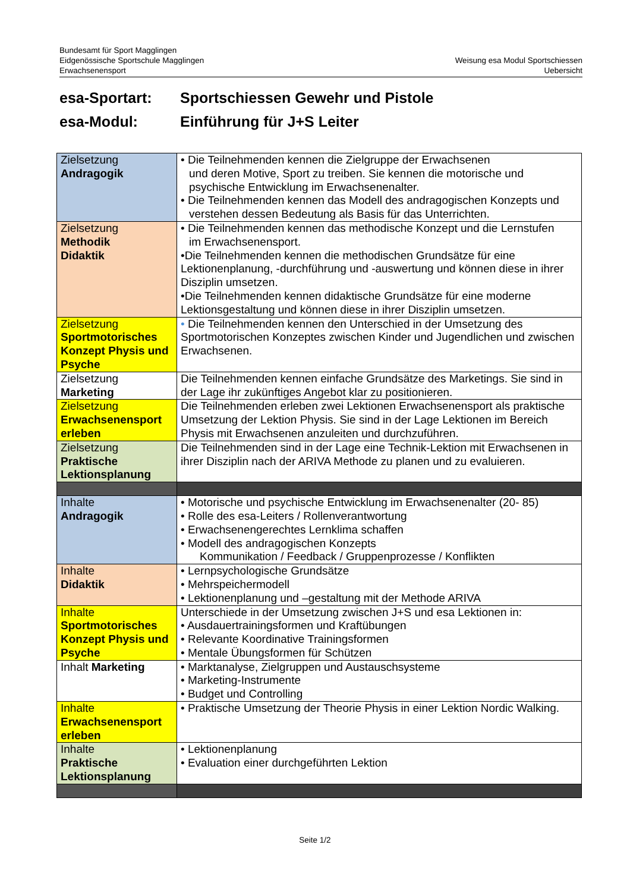Bundesamt für Sport Magglingen
Eidgenössische Sportschule Magglingen
Erwachsenensport
Weisung esa Modul Sportschiessen
Uebersicht
esa-Sportart: Sportschiessen Gewehr und Pistole
esa-Modul: Einführung für J+S Leiter
| Zielsetzung Andragogik | • Die Teilnehmenden kennen die Zielgruppe der Erwachsenen und deren Motive, Sport zu treiben. Sie kennen die motorische und psychische Entwicklung im Erwachsenenalter. • Die Teilnehmenden kennen das Modell des andragogischen Konzepts und verstehen dessen Bedeutung als Basis für das Unterrichten. |
| Zielsetzung Methodik Didaktik | • Die Teilnehmenden kennen das methodische Konzept und die Lernstufen im Erwachsenensport. •Die Teilnehmenden kennen die methodischen Grundsätze für eine Lektionenplanung, -durchführung und -auswertung und können diese in ihrer Disziplin umsetzen. •Die Teilnehmenden kennen didaktische Grundsätze für eine moderne Lektionsgestaltung und können diese in ihrer Disziplin umsetzen. |
| Zielsetzung Sportmotorisches Konzept Physis und Psyche | • Die Teilnehmenden kennen den Unterschied in der Umsetzung des Sportmotorischen Konzeptes zwischen Kinder und Jugendlichen und zwischen Erwachsenen. |
| Zielsetzung Marketing | Die Teilnehmenden kennen einfache Grundsätze des Marketings. Sie sind in der Lage ihr zukünftiges Angebot klar zu positionieren. |
| Zielsetzung Erwachsenensport erleben | Die Teilnehmenden erleben zwei Lektionen Erwachsenensport als praktische Umsetzung der Lektion Physis. Sie sind in der Lage Lektionen im Bereich Physis mit Erwachsenen anzuleiten und durchzuführen. |
| Zielsetzung Praktische Lektionsplanung | Die Teilnehmenden sind in der Lage eine Technik-Lektion mit Erwachsenen in ihrer Disziplin nach der ARIVA Methode zu planen und zu evaluieren. |
| Inhalte Andragogik | • Motorische und psychische Entwicklung im Erwachsenenalter (20- 85) • Rolle des esa-Leiters / Rollenverantwortung • Erwachsenengerechtes Lernklima schaffen • Modell des andragogischen Konzepts Kommunikation / Feedback / Gruppenprozesse / Konflikten |
| Inhalte Didaktik | • Lernpsychologische Grundsätze • Mehrspeichermodell • Lektionenplanung und –gestaltung mit der Methode ARIVA |
| Inhalte Sportmotorisches Konzept Physis und Psyche | Unterschiede in der Umsetzung zwischen J+S und esa Lektionen in: • Ausdauertrainingsformen und Kraftübungen • Relevante Koordinative Trainingsformen • Mentale Übungsformen für Schützen |
| Inhalt Marketing | • Marktanalyse, Zielgruppen und Austauschsysteme • Marketing-Instrumente • Budget und Controlling |
| Inhalte Erwachsenensport erleben | • Praktische Umsetzung der Theorie Physis in einer Lektion Nordic Walking. |
| Inhalte Praktische Lektionsplanung | • Lektionenplanung • Evaluation einer durchgeführten Lektion |
Seite 1/2